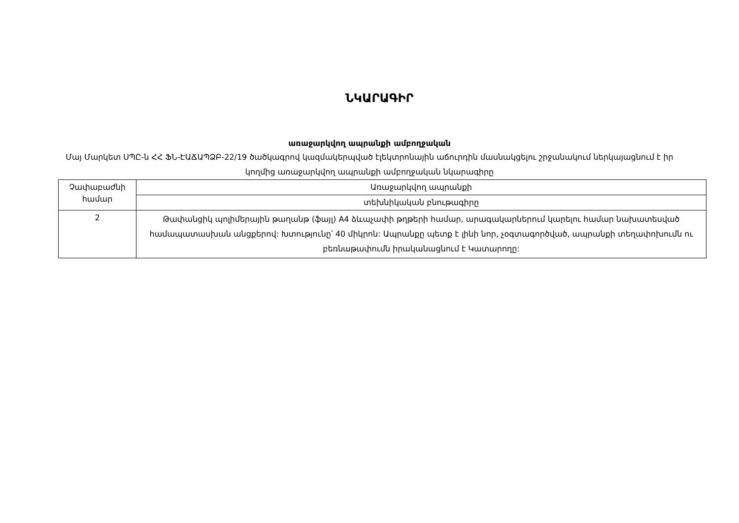ՆԿԱՐԱԳԻՐ
առաջարկվող ապրանքի ամբողջական
Մայ Մարկետ ՍՊԸ-ն ՀՀ ՖՆ-ԷԱՃԱՊՁԲ-22/19 ծածկագրով կազմակերպված էլեկտրոնային աճուրդին մասնակցելու շրջանակում ներկայացնում է իր կողմից առաջարկվող ապրանքի ամբողջական նկարագիրը
| Չափաբաժնի համար | Առաջարկվող ապրանքի |
| | տեխնիկական բնութագիրը |
| 2 | Թափանցիկ պոլիմերային թաղանթ (ֆայլ) A4 ձևաչափի թղթերի համար, արագակարներում կարելու համար նախատեսված համապատասխան անցքերով: Խտությունը՝ 40 միկրոն: Ապրանքը պետք է լինի նոր, չօգտագործված, ապրանքի տեղափոխումն ու բեռնաթափումն իրականացնում է Կատարողը: |